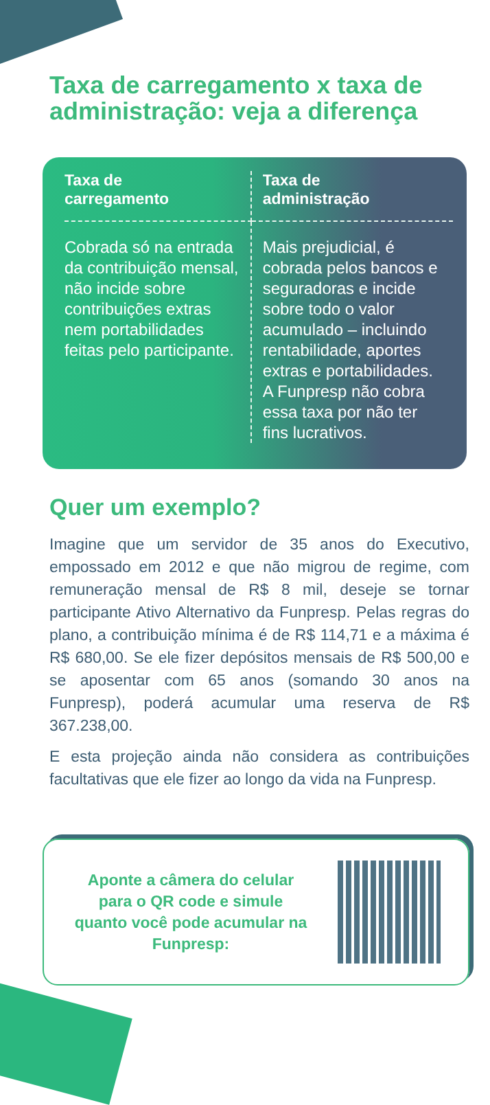Taxa de carregamento x taxa de administração: veja a diferença
| Taxa de carregamento | Taxa de administração |
| --- | --- |
| Cobrada só na entrada da contribuição mensal, não incide sobre contribuições extras nem portabilidades feitas pelo participante. | Mais prejudicial, é cobrada pelos bancos e seguradoras e incide sobre todo o valor acumulado – incluindo rentabilidade, aportes extras e portabilidades. A Funpresp não cobra essa taxa por não ter fins lucrativos. |
Quer um exemplo?
Imagine que um servidor de 35 anos do Executivo, empossado em 2012 e que não migrou de regime, com remuneração mensal de R$ 8 mil, deseje se tornar participante Ativo Alternativo da Funpresp. Pelas regras do plano, a contribuição mínima é de R$ 114,71 e a máxima é R$ 680,00. Se ele fizer depósitos mensais de R$ 500,00 e se aposentar com 65 anos (somando 30 anos na Funpresp), poderá acumular uma reserva de R$ 367.238,00.
E esta projeção ainda não considera as contribuições facultativas que ele fizer ao longo da vida na Funpresp.
Aponte a câmera do celular para o QR code e simule quanto você pode acumular na Funpresp: